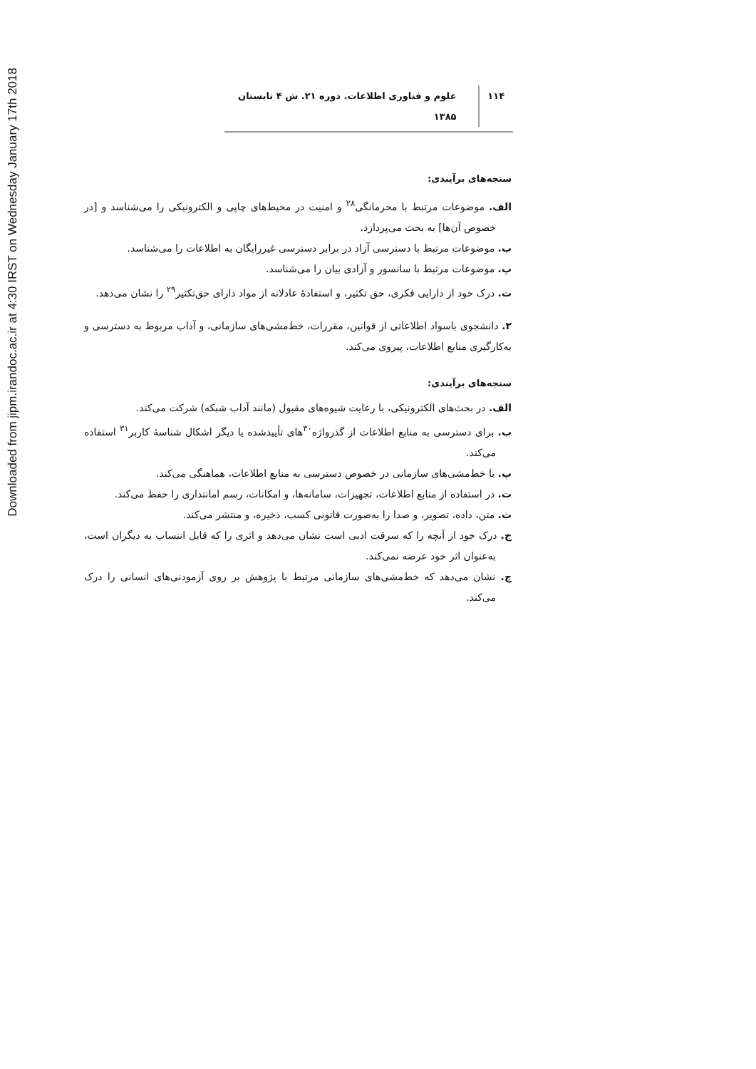Downloaded from jipm.irandoc.ac.ir at 4:30 IRST on Wednesday January 17th 2018
۱۱۴ علوم و فناوری اطلاعات. دوره ۲۱. ش ۴ تابستان ۱۳۸۵
سنجه‌های برآیندی:
الف. موضوعات مرتبط با محرمانگی<sup>۲۸</sup> و امنیت در محیط‌های چاپی و الکترونیکی را می‌شناسد و [در خصوص آن‌ها] به بحث می‌پردازد.
ب. موضوعات مرتبط با دسترسی آزاد در برابر دسترسی غیررایگان به اطلاعات را می‌شناسد.
پ. موضوعات مرتبط با سانسور و آزادی بیان را می‌شناسد.
ت. درک خود از دارایی فکری، حق تکثیر، و استفادهٔ عادلانه از مواد دارای حق‌تکثیر<sup>۲۹</sup> را نشان می‌دهد.
۲. دانشجوی باسواد اطلاعاتی از قوانین، مقررات، خط‌مشی‌های سازمانی، و آداب مربوط به دسترسی و به‌کارگیری منابع اطلاعات، پیروی می‌کند.
سنجه‌های برآیندی:
الف. در بحث‌های الکترونیکی، با رعایت شیوه‌های مقبول (مانند آداب شبکه) شرکت می‌کند.
ب. برای دسترسی به منابع اطلاعات از گذرواژه<sup>۳۰</sup>های تأییدشده یا دیگر اشکال شناسهٔ کاربر<sup>۳۱</sup> استفاده می‌کند.
پ. با خط‌مشی‌های سازمانی در خصوص دسترسی به منابع اطلاعات، هماهنگی می‌کند.
ت. در استفاده از منابع اطلاعات، تجهیزات، سامانه‌ها، و امکانات، رسم امانتداری را حفظ می‌کند.
ث. متن، داده، تصویر، و صدا را به‌صورت قانونی کسب، ذخیره، و منتشر می‌کند.
ج. درک خود از آنچه را که سرقت ادبی است نشان می‌دهد و اثری را که قابل انتساب به دیگران است، به‌عنوان اثر خود عرضه نمی‌کند.
چ. نشان می‌دهد که خط‌مشی‌های سازمانی مرتبط با پژوهش بر روی آزمودنی‌های انسانی را درک می‌کند.